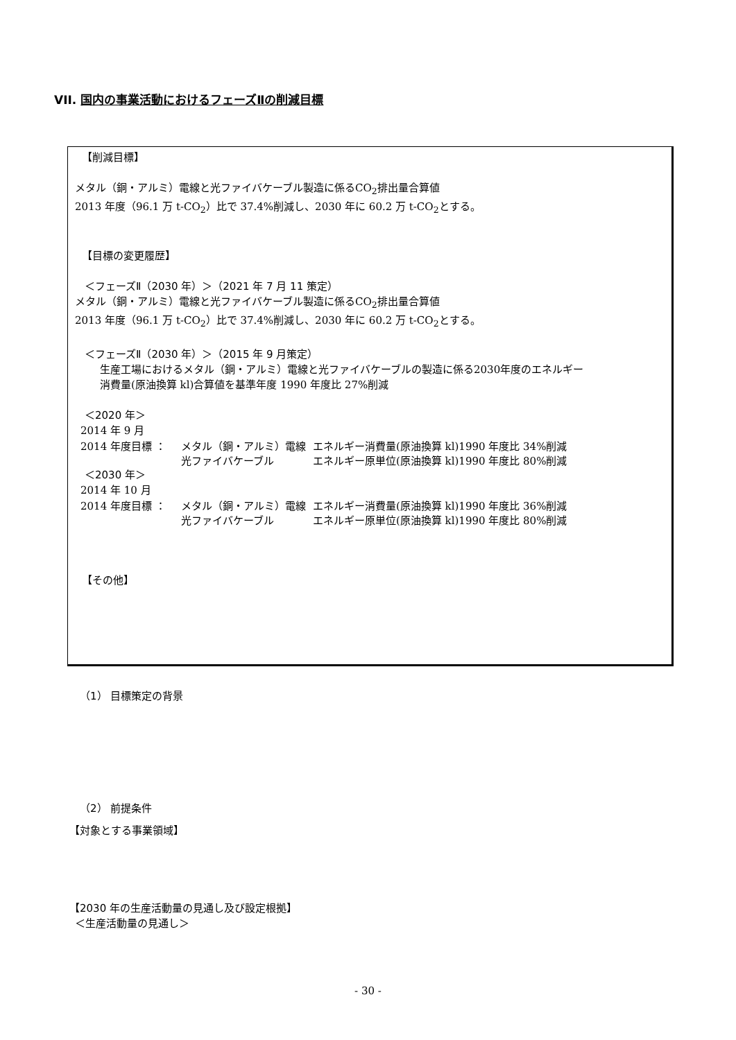VII. 国内の事業活動におけるフェーズⅡの削減目標
【削減目標】
メタル（銅・アルミ）電線と光ファイバケーブル製造に係るCO<sub>2</sub>排出量合算値
2013 年度（96.1 万 t-CO<sub>2</sub>）比で 37.4%削減し、2030 年に 60.2 万 t-CO<sub>2</sub>とする。
【目標の変更履歴】
＜フェーズⅡ（2030 年）＞（2021 年 7 月 11 策定）
メタル（銅・アルミ）電線と光ファイバケーブル製造に係るCO<sub>2</sub>排出量合算値
2013 年度（96.1 万 t-CO<sub>2</sub>）比で 37.4%削減し、2030 年に 60.2 万 t-CO<sub>2</sub>とする。
＜フェーズⅡ（2030 年）＞（2015 年 9 月策定）
生産工場におけるメタル（銅・アルミ）電線と光ファイバケーブルの製造に係る2030年度のエネルギー
消費量(原油換算 kl)合算値を基準年度 1990 年度比 27%削減
＜2020 年＞
2014 年 9 月
2014 年度目標 ： メタル（銅・アルミ）電線 エネルギー消費量(原油換算 kl)1990 年度比 34%削減
光ファイバケーブル エネルギー原単位(原油換算 kl)1990 年度比 80%削減
＜2030 年＞
2014 年 10 月
2014 年度目標 ： メタル（銅・アルミ）電線 エネルギー消費量(原油換算 kl)1990 年度比 36%削減
光ファイバケーブル エネルギー原単位(原油換算 kl)1990 年度比 80%削減
【その他】
（1） 目標策定の背景
（2） 前提条件
【対象とする事業領域】
【2030 年の生産活動量の見通し及び設定根拠】
＜生産活動量の見通し＞
- 30 -